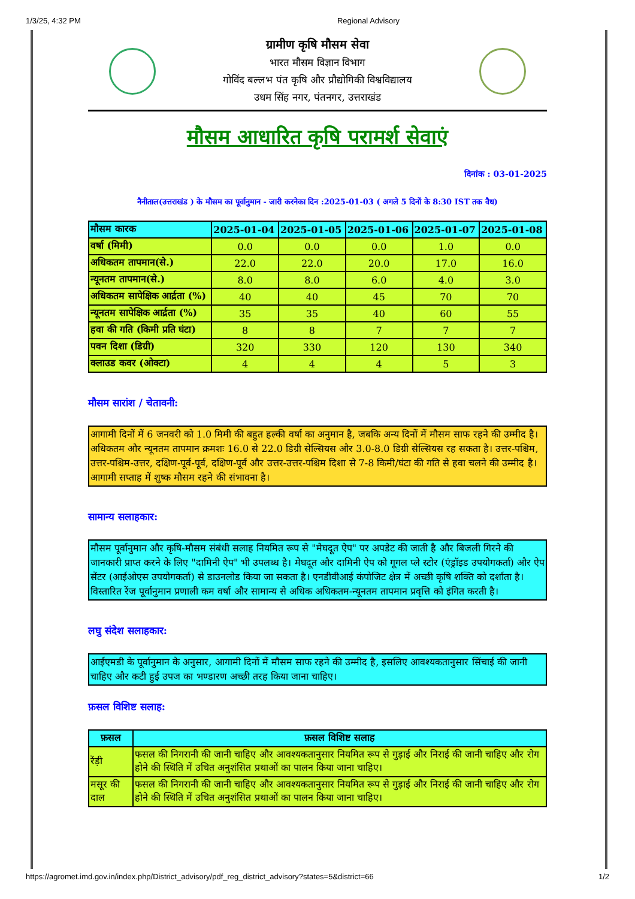1/3/25, 4:32 PM Regional Advisory
ग्रामीण कृषि मौसम सेवा
भारत मौसम विज्ञान विभाग
गोविंद बल्लभ पंत कृषि और प्रौद्योगिकी विश्वविद्यालय
उधम सिंह नगर, पंतनगर, उत्तराखंड
मौसम आधारित कृषि परामर्श सेवाएं
दिनांक : 03-01-2025
नैनीताल(उत्तराखंड ) के मौसम का पूर्वानुमान - जारी करनेका दिन :2025-01-03 ( अगले 5 दिनों के 8:30 IST तक वैध)
| मौसम कारक | 2025-01-04 | 2025-01-05 | 2025-01-06 | 2025-01-07 | 2025-01-08 |
| --- | --- | --- | --- | --- | --- |
| वर्षा (मिमी) | 0.0 | 0.0 | 0.0 | 1.0 | 0.0 |
| अधिकतम तापमान(से.) | 22.0 | 22.0 | 20.0 | 17.0 | 16.0 |
| न्यूनतम तापमान(से.) | 8.0 | 8.0 | 6.0 | 4.0 | 3.0 |
| अधिकतम सापेक्षिक आर्द्रता (%) | 40 | 40 | 45 | 70 | 70 |
| न्यूनतम सापेक्षिक आर्द्रता (%) | 35 | 35 | 40 | 60 | 55 |
| हवा की गति (किमी प्रति घंटा) | 8 | 8 | 7 | 7 | 7 |
| पवन दिशा (डिग्री) | 320 | 330 | 120 | 130 | 340 |
| क्लाउड कवर (ओक्टा) | 4 | 4 | 4 | 5 | 3 |
मौसम सारांश / चेतावनी:
आगामी दिनों में 6 जनवरी को 1.0 मिमी की बहुत हल्की वर्षा का अनुमान है, जबकि अन्य दिनों में मौसम साफ रहने की उम्मीद है। अधिकतम और न्यूनतम तापमान क्रमशः 16.0 से 22.0 डिग्री सेल्सियस और 3.0-8.0 डिग्री सेल्सियस रह सकता है। उत्तर-पश्चिम, उत्तर-पश्चिम-उत्तर, दक्षिण-पूर्व-पूर्व, दक्षिण-पूर्व और उत्तर-उत्तर-पश्चिम दिशा से 7-8 किमी/घंटा की गति से हवा चलने की उम्मीद है। आगामी सप्ताह में शुष्क मौसम रहने की संभावना है।
सामान्य सलाहकार:
मौसम पूर्वानुमान और कृषि-मौसम संबंधी सलाह नियमित रूप से "मेघदूत ऐप" पर अपडेट की जाती है और बिजली गिरने की जानकारी प्राप्त करने के लिए "दामिनी ऐप" भी उपलब्ध है। मेघदूत और दामिनी ऐप को गूगल प्ले स्टोर (एंड्रॉइड उपयोगकर्ता) और ऐप सेंटर (आईओएस उपयोगकर्ता) से डाउनलोड किया जा सकता है। एनडीवीआई कंपोजिट क्षेत्र में अच्छी कृषि शक्ति को दर्शाता है। विस्तारित रेंज पूर्वानुमान प्रणाली कम वर्षा और सामान्य से अधिक अधिकतम-न्यूनतम तापमान प्रवृत्ति को इंगित करती है।
लघु संदेश सलाहकार:
आईएमडी के पूर्वानुमान के अनुसार, आगामी दिनों में मौसम साफ रहने की उम्मीद है, इसलिए आवश्यकतानुसार सिंचाई की जानी चाहिए और कटी हुई उपज का भण्डारण अच्छी तरह किया जाना चाहिए।
फ़सल विशिष्ट सलाह:
| फ़सल | फ़सल विशिष्ट सलाह |
| --- | --- |
| रेंड़ी | फसल की निगरानी की जानी चाहिए और आवश्यकतानुसार नियमित रूप से गुड़ाई और निराई की जानी चाहिए और रोग होने की स्थिति में उचित अनुशंसित प्रथाओं का पालन किया जाना चाहिए। |
| मसूर की दाल | फसल की निगरानी की जानी चाहिए और आवश्यकतानुसार नियमित रूप से गुड़ाई और निराई की जानी चाहिए और रोग होने की स्थिति में उचित अनुशंसित प्रथाओं का पालन किया जाना चाहिए। |
https://agromet.imd.gov.in/index.php/District_advisory/pdf_reg_district_advisory?states=5&district=66 1/2